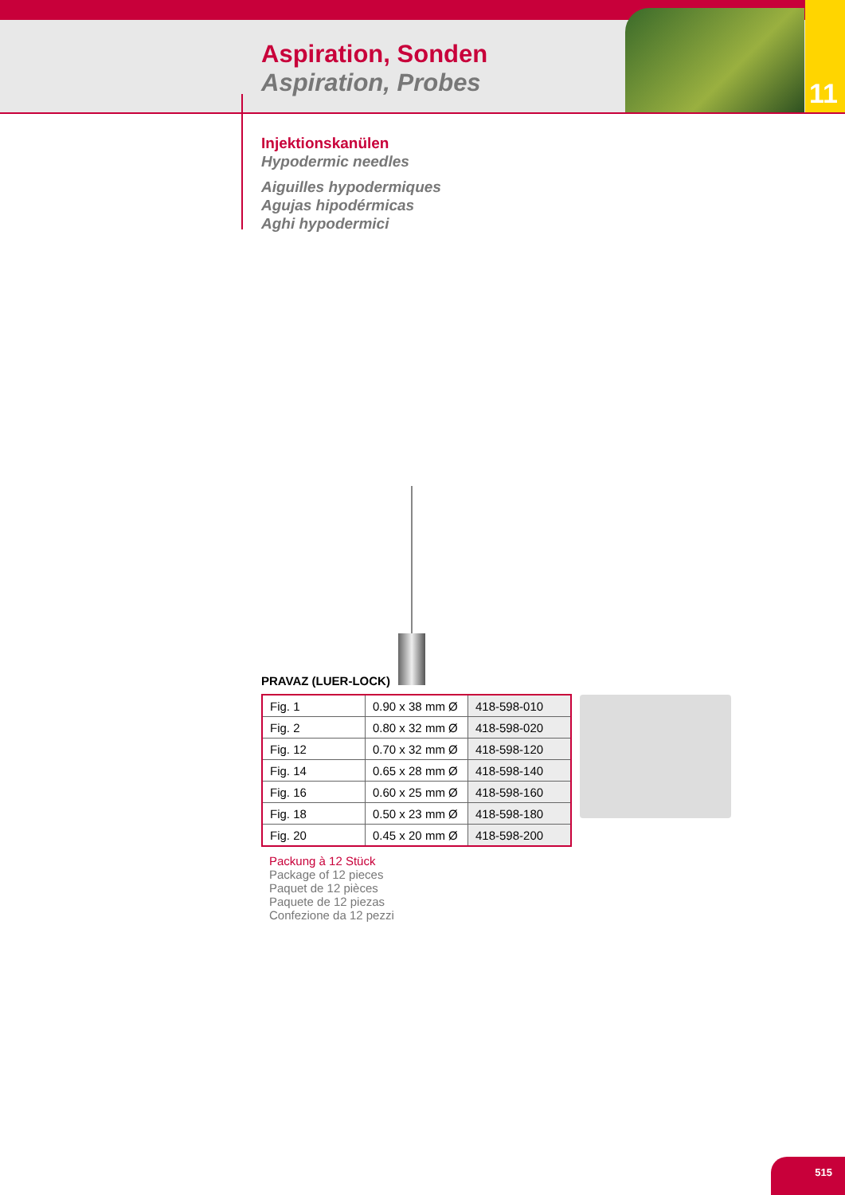11
Aspiration, Sonden
Aspiration, Probes
Injektionskanülen
Hypodermic needles
Aiguilles hypodermiques
Agujas hipodérmicas
Aghi hypodermici
PRAVAZ (LUER-LOCK)
| Fig. 1 | 0.90 x 38 mm Ø | 418-598-010 |
| Fig. 2 | 0.80 x 32 mm Ø | 418-598-020 |
| Fig. 12 | 0.70 x 32 mm Ø | 418-598-120 |
| Fig. 14 | 0.65 x 28 mm Ø | 418-598-140 |
| Fig. 16 | 0.60 x 25 mm Ø | 418-598-160 |
| Fig. 18 | 0.50 x 23 mm Ø | 418-598-180 |
| Fig. 20 | 0.45 x 20 mm Ø | 418-598-200 |
Packung à 12 Stück
Package of 12 pieces
Paquet de 12 pièces
Paquete de 12 piezas
Confezione da 12 pezzi
515